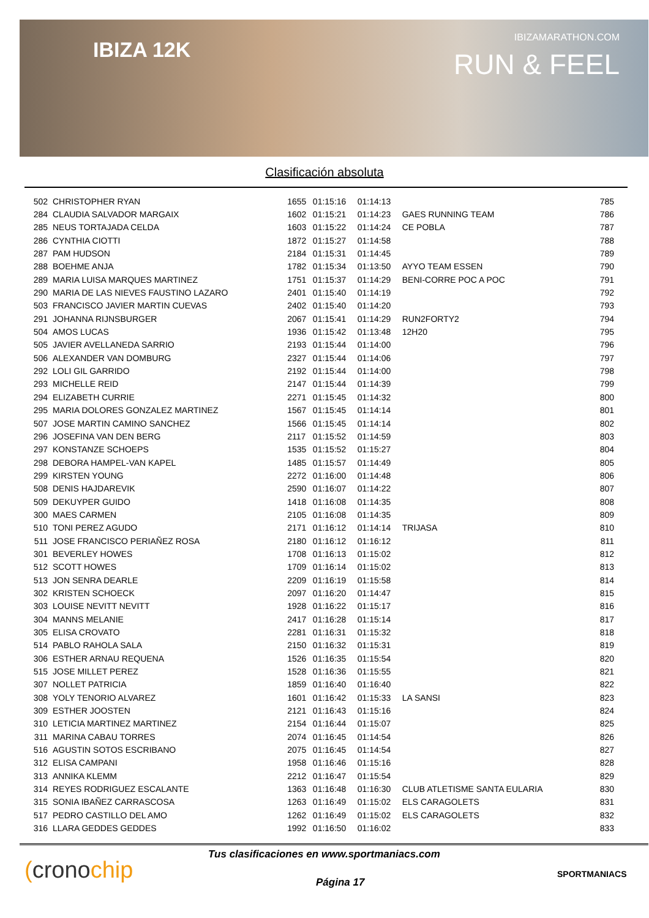IBIZA 12K
IBIZAMARATHON.COM
RUN & FEEL
Clasificación absoluta
| 502 | CHRISTOPHER RYAN | 1655 | 01:15:16 | 01:14:13 | | 785 |
| 284 | CLAUDIA SALVADOR MARGAIX | 1602 | 01:15:21 | 01:14:23 | GAES RUNNING TEAM | 786 |
| 285 | NEUS TORTAJADA CELDA | 1603 | 01:15:22 | 01:14:24 | CE POBLA | 787 |
| 286 | CYNTHIA CIOTTI | 1872 | 01:15:27 | 01:14:58 | | 788 |
| 287 | PAM HUDSON | 2184 | 01:15:31 | 01:14:45 | | 789 |
| 288 | BOEHME ANJA | 1782 | 01:15:34 | 01:13:50 | AYYO TEAM ESSEN | 790 |
| 289 | MARIA LUISA MARQUES MARTINEZ | 1751 | 01:15:37 | 01:14:29 | BENI-CORRE POC A POC | 791 |
| 290 | MARIA DE LAS NIEVES FAUSTINO LAZARO | 2401 | 01:15:40 | 01:14:19 | | 792 |
| 503 | FRANCISCO JAVIER MARTIN CUEVAS | 2402 | 01:15:40 | 01:14:20 | | 793 |
| 291 | JOHANNA RIJNSBURGER | 2067 | 01:15:41 | 01:14:29 | RUN2FORTY2 | 794 |
| 504 | AMOS LUCAS | 1936 | 01:15:42 | 01:13:48 | 12H20 | 795 |
| 505 | JAVIER AVELLANEDA SARRIO | 2193 | 01:15:44 | 01:14:00 | | 796 |
| 506 | ALEXANDER VAN DOMBURG | 2327 | 01:15:44 | 01:14:06 | | 797 |
| 292 | LOLI GIL GARRIDO | 2192 | 01:15:44 | 01:14:00 | | 798 |
| 293 | MICHELLE REID | 2147 | 01:15:44 | 01:14:39 | | 799 |
| 294 | ELIZABETH CURRIE | 2271 | 01:15:45 | 01:14:32 | | 800 |
| 295 | MARIA DOLORES GONZALEZ MARTINEZ | 1567 | 01:15:45 | 01:14:14 | | 801 |
| 507 | JOSE MARTIN CAMINO SANCHEZ | 1566 | 01:15:45 | 01:14:14 | | 802 |
| 296 | JOSEFINA VAN DEN BERG | 2117 | 01:15:52 | 01:14:59 | | 803 |
| 297 | KONSTANZE SCHOEPS | 1535 | 01:15:52 | 01:15:27 | | 804 |
| 298 | DEBORA HAMPEL-VAN KAPEL | 1485 | 01:15:57 | 01:14:49 | | 805 |
| 299 | KIRSTEN YOUNG | 2272 | 01:16:00 | 01:14:48 | | 806 |
| 508 | DENIS HAJDAREVIK | 2590 | 01:16:07 | 01:14:22 | | 807 |
| 509 | DEKUYPER GUIDO | 1418 | 01:16:08 | 01:14:35 | | 808 |
| 300 | MAES CARMEN | 2105 | 01:16:08 | 01:14:35 | | 809 |
| 510 | TONI PEREZ AGUDO | 2171 | 01:16:12 | 01:14:14 | TRIJASA | 810 |
| 511 | JOSE FRANCISCO PERIAÑEZ ROSA | 2180 | 01:16:12 | 01:16:12 | | 811 |
| 301 | BEVERLEY HOWES | 1708 | 01:16:13 | 01:15:02 | | 812 |
| 512 | SCOTT HOWES | 1709 | 01:16:14 | 01:15:02 | | 813 |
| 513 | JON SENRA DEARLE | 2209 | 01:16:19 | 01:15:58 | | 814 |
| 302 | KRISTEN SCHOECK | 2097 | 01:16:20 | 01:14:47 | | 815 |
| 303 | LOUISE NEVITT NEVITT | 1928 | 01:16:22 | 01:15:17 | | 816 |
| 304 | MANNS MELANIE | 2417 | 01:16:28 | 01:15:14 | | 817 |
| 305 | ELISA CROVATO | 2281 | 01:16:31 | 01:15:32 | | 818 |
| 514 | PABLO RAHOLA SALA | 2150 | 01:16:32 | 01:15:31 | | 819 |
| 306 | ESTHER ARNAU REQUENA | 1526 | 01:16:35 | 01:15:54 | | 820 |
| 515 | JOSE MILLET PEREZ | 1528 | 01:16:36 | 01:15:55 | | 821 |
| 307 | NOLLET PATRICIA | 1859 | 01:16:40 | 01:16:40 | | 822 |
| 308 | YOLY TENORIO ALVAREZ | 1601 | 01:16:42 | 01:15:33 | LA SANSI | 823 |
| 309 | ESTHER JOOSTEN | 2121 | 01:16:43 | 01:15:16 | | 824 |
| 310 | LETICIA MARTINEZ MARTINEZ | 2154 | 01:16:44 | 01:15:07 | | 825 |
| 311 | MARINA CABAU TORRES | 2074 | 01:16:45 | 01:14:54 | | 826 |
| 516 | AGUSTIN SOTOS ESCRIBANO | 2075 | 01:16:45 | 01:14:54 | | 827 |
| 312 | ELISA CAMPANI | 1958 | 01:16:46 | 01:15:16 | | 828 |
| 313 | ANNIKA KLEMM | 2212 | 01:16:47 | 01:15:54 | | 829 |
| 314 | REYES RODRIGUEZ ESCALANTE | 1363 | 01:16:48 | 01:16:30 | CLUB ATLETISME SANTA EULARIA | 830 |
| 315 | SONIA IBAÑEZ CARRASCOSA | 1263 | 01:16:49 | 01:15:02 | ELS CARAGOLETS | 831 |
| 517 | PEDRO CASTILLO DEL AMO | 1262 | 01:16:49 | 01:15:02 | ELS CARAGOLETS | 832 |
| 316 | LLARA GEDDES GEDDES | 1992 | 01:16:50 | 01:16:02 | | 833 |
(cronochip
Tus clasificaciones en www.sportmaniacs.com
Página 17
SPORTMANIACS